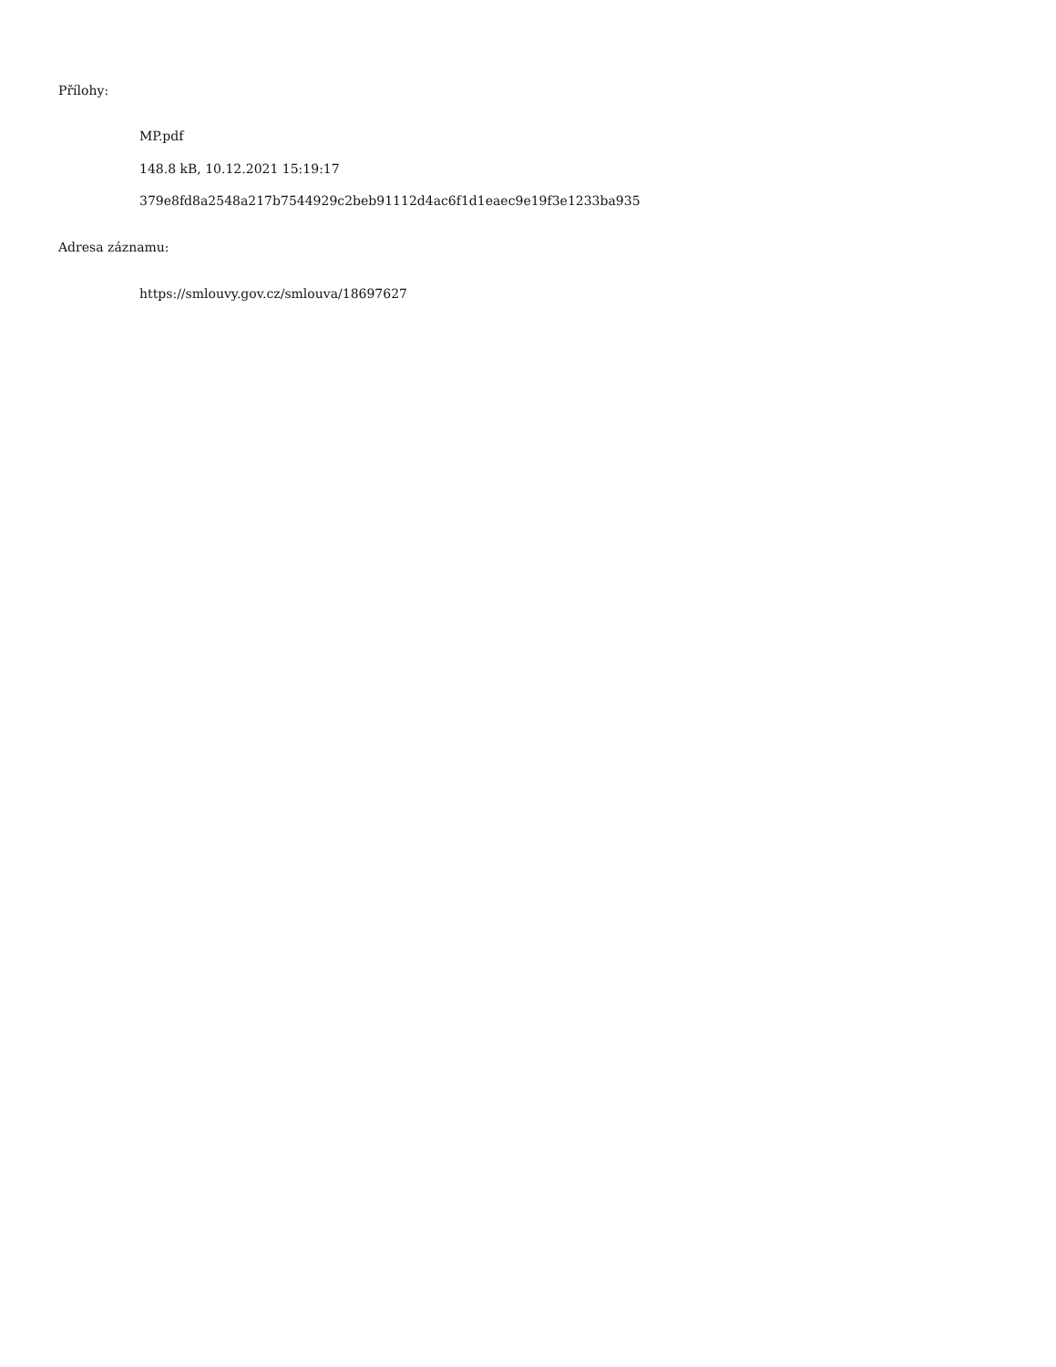Přílohy:
MP.pdf
148.8 kB, 10.12.2021 15:19:17
379e8fd8a2548a217b7544929c2beb91112d4ac6f1d1eaec9e19f3e1233ba935
Adresa záznamu:
https://smlouvy.gov.cz/smlouva/18697627